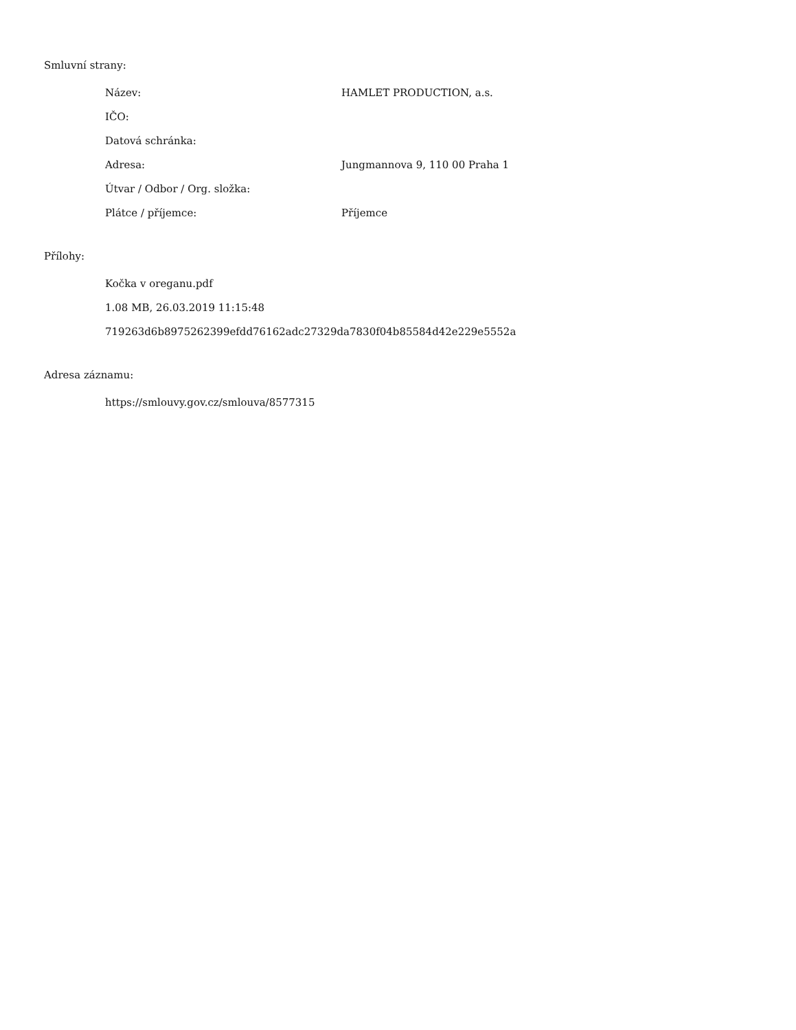Smluvní strany:
| Název: | HAMLET PRODUCTION, a.s. |
| IČO: | |
| Datová schránka: | |
| Adresa: | Jungmannova 9, 110 00 Praha 1 |
| Útvar / Odbor / Org. složka: | |
| Plátce / příjemce: | Příjemce |
Přílohy:
Kočka v oreganu.pdf
1.08 MB, 26.03.2019 11:15:48
719263d6b8975262399efdd76162adc27329da7830f04b85584d42e229e5552a
Adresa záznamu:
https://smlouvy.gov.cz/smlouva/8577315